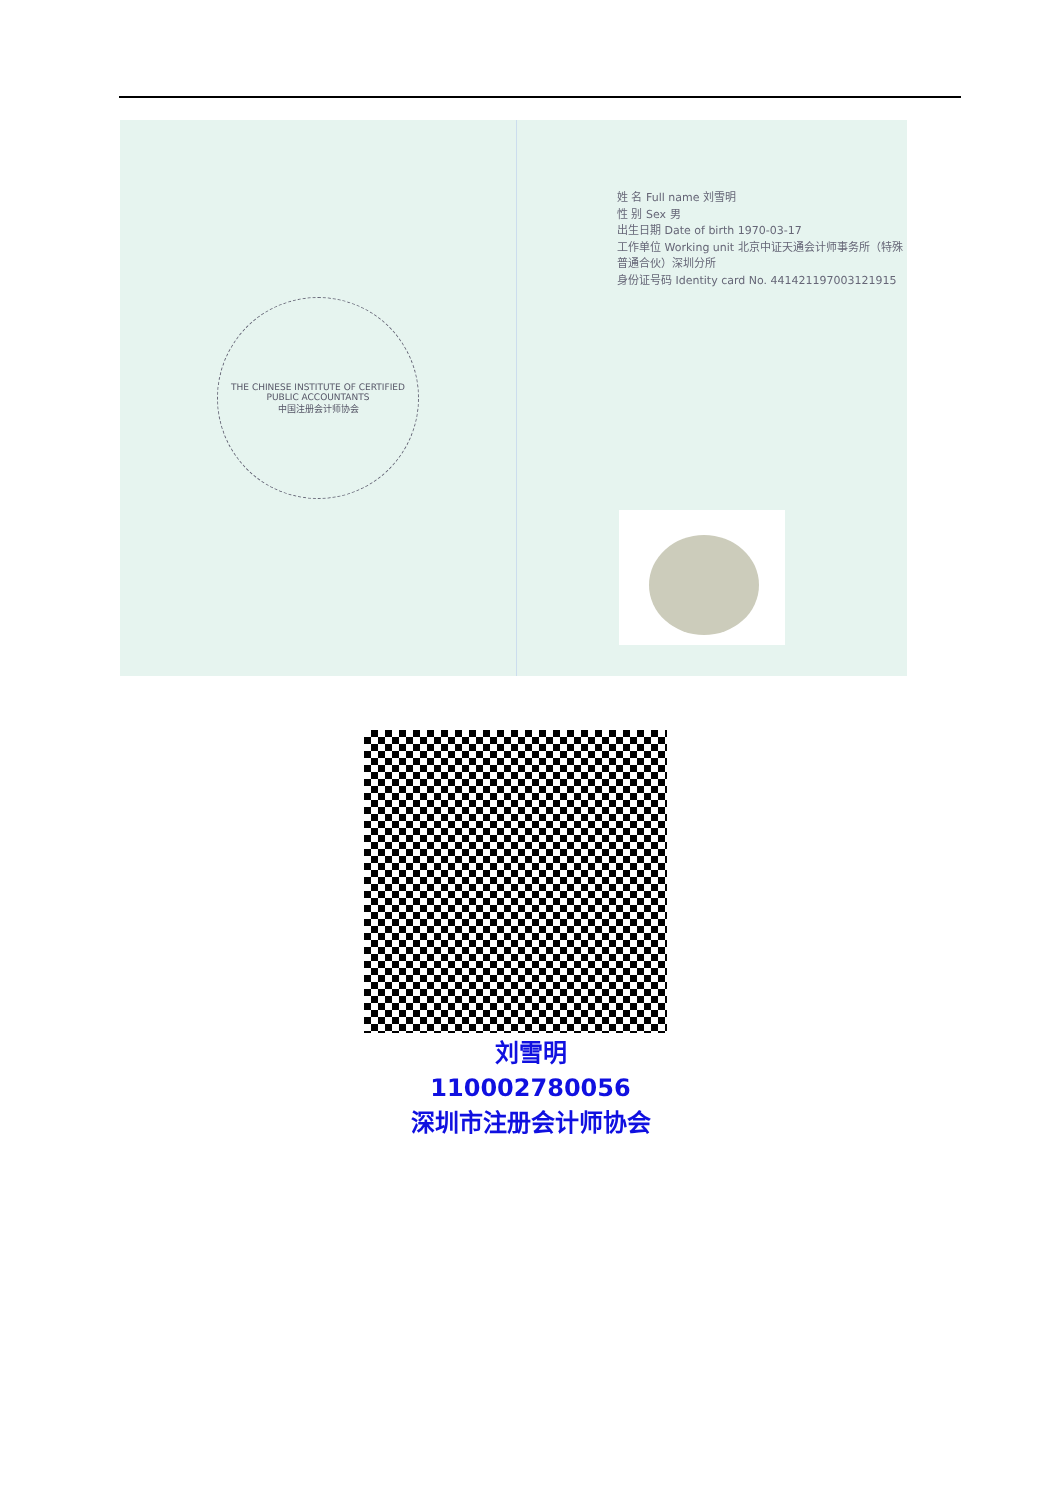THE CHINESE INSTITUTE OF CERTIFIED PUBLIC ACCOUNTANTS
中国注册会计师协会
姓 名 Full name 刘雪明
性 别 Sex 男
出生日期 Date of birth 1970-03-17
工作单位 Working unit 北京中证天通会计师事务所（特殊普通合伙）深圳分所
身份证号码 Identity card No. 441421197003121915
刘雪明
110002780056
深圳市注册会计师协会